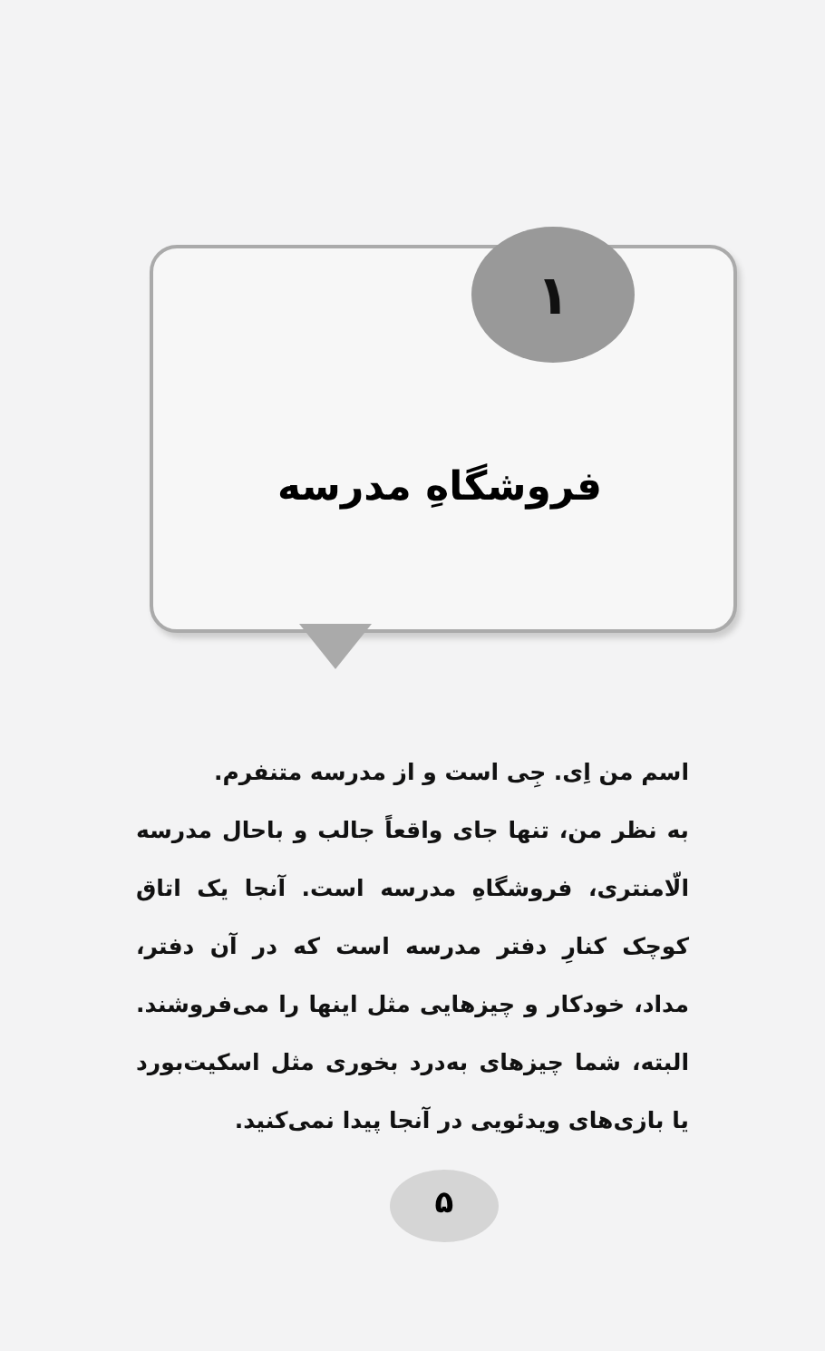۱
فروشگاهِ مدرسه
اسم من اِی. جِی است و از مدرسه متنفرم.
به نظر من، تنها جای واقعاً جالب و باحال مدرسه الّامنتری، فروشگاهِ مدرسه است. آنجا یک اتاق کوچک کنارِ دفتر مدرسه است که در آن دفتر، مداد، خودکار و چیزهایی مثل اینها را می‌فروشند. البته، شما چیزهای به‌درد بخوری مثل اسکیت‌بورد یا بازی‌های ویدئویی در آنجا پیدا نمی‌کنید.
۵